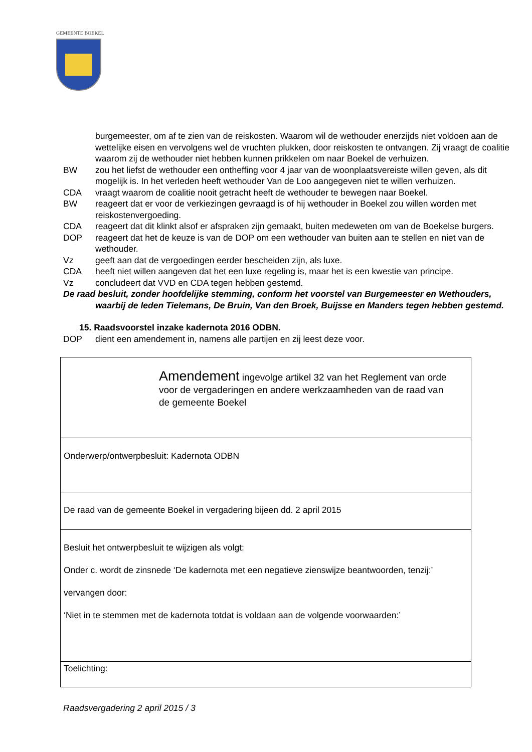GEMEENTE BOEKEL
burgemeester, om af te zien van de reiskosten. Waarom wil de wethouder enerzijds niet voldoen aan de wettelijke eisen en vervolgens wel de vruchten plukken, door reiskosten te ontvangen. Zij vraagt de coalitie waarom zij de wethouder niet hebben kunnen prikkelen om naar Boekel de verhuizen.
BW zou het liefst de wethouder een ontheffing voor 4 jaar van de woonplaatsvereiste willen geven, als dit mogelijk is. In het verleden heeft wethouder Van de Loo aangegeven niet te willen verhuizen.
CDA vraagt waarom de coalitie nooit getracht heeft de wethouder te bewegen naar Boekel.
BW reageert dat er voor de verkiezingen gevraagd is of hij wethouder in Boekel zou willen worden met reiskostenvergoeding.
CDA reageert dat dit klinkt alsof er afspraken zijn gemaakt, buiten medeweten om van de Boekelse burgers.
DOP reageert dat het de keuze is van de DOP om een wethouder van buiten aan te stellen en niet van de wethouder.
Vz geeft aan dat de vergoedingen eerder bescheiden zijn, als luxe.
CDA heeft niet willen aangeven dat het een luxe regeling is, maar het is een kwestie van principe.
Vz concludeert dat VVD en CDA tegen hebben gestemd.
De raad besluit, zonder hoofdelijke stemming, conform het voorstel van Burgemeester en Wethouders, waarbij de leden Tielemans, De Bruin, Van den Broek, Buijsse en Manders tegen hebben gestemd.
15. Raadsvoorstel inzake kadernota 2016 ODBN.
DOP dient een amendement in, namens alle partijen en zij leest deze voor.
| Amendement ingevolge artikel 32 van het Reglement van orde voor de vergaderingen en andere werkzaamheden van de raad van de gemeente Boekel |
| Onderwerp/ontwerpbesluit: Kadernota ODBN |
| De raad van de gemeente Boekel in vergadering bijeen dd. 2 april 2015 |
| Besluit het ontwerpbesluit te wijzigen als volgt: Onder c. wordt de zinsnede ‘De kadernota met een negatieve zienswijze beantwoorden, tenzij:’ vervangen door: ‘Niet in te stemmen met de kadernota totdat is voldaan aan de volgende voorwaarden:’ |
| Toelichting: |
Raadsvergadering 2 april 2015 / 3